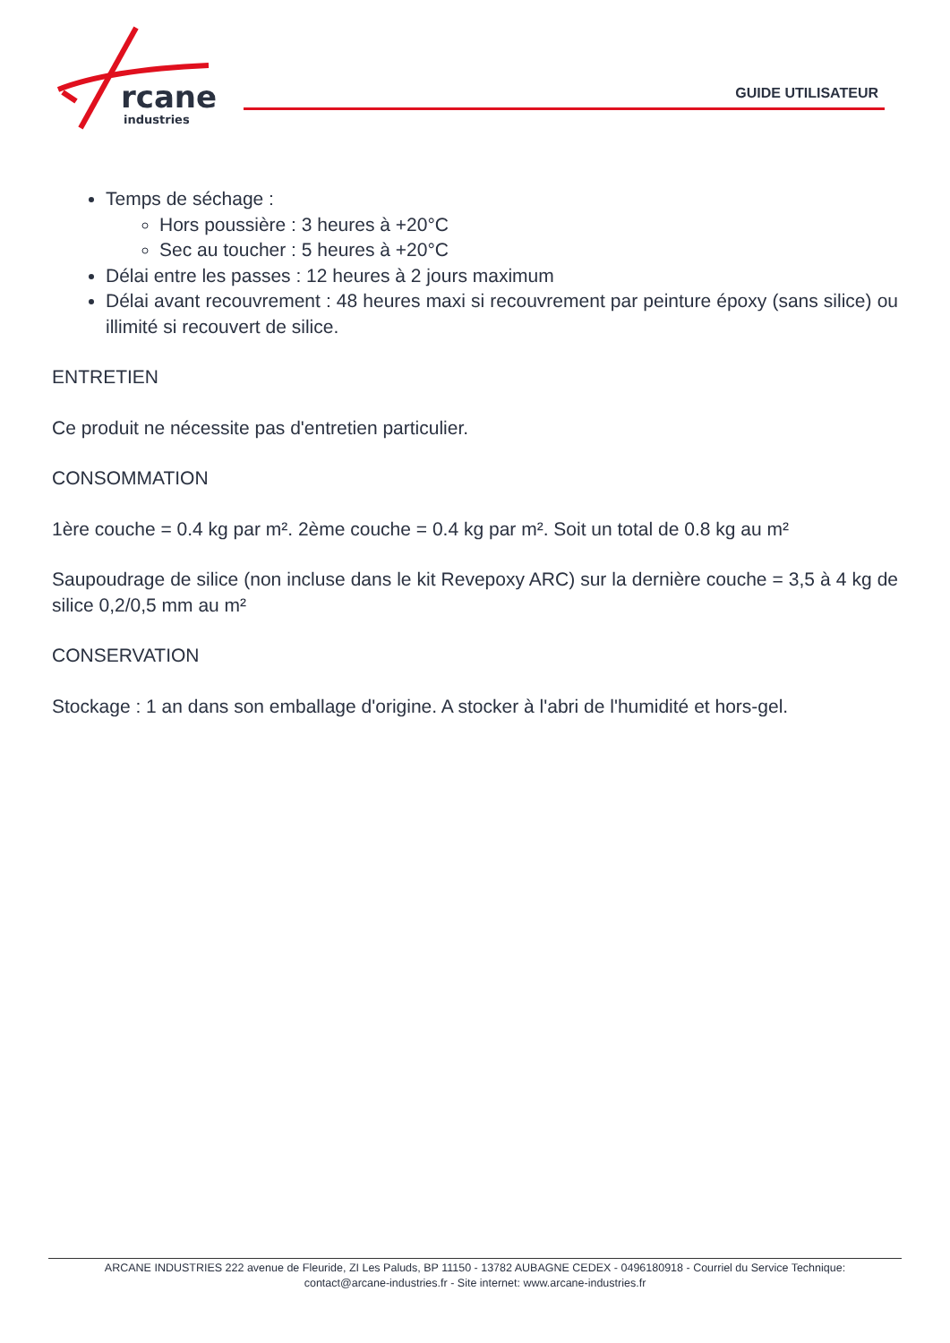rcane
industries
GUIDE UTILISATEUR
Temps de séchage :
Hors poussière : 3 heures à +20°C
Sec au toucher : 5 heures à +20°C
Délai entre les passes : 12 heures à 2 jours maximum
Délai avant recouvrement : 48 heures maxi si recouvrement par peinture époxy (sans silice) ou illimité si recouvert de silice.
ENTRETIEN
Ce produit ne nécessite pas d'entretien particulier.
CONSOMMATION
1ère couche = 0.4 kg par m². 2ème couche = 0.4 kg par m². Soit un total de 0.8 kg au m²
Saupoudrage de silice (non incluse dans le kit Revepoxy ARC) sur la dernière couche = 3,5 à 4 kg de silice 0,2/0,5 mm au m²
CONSERVATION
Stockage : 1 an dans son emballage d'origine. A stocker à l'abri de l'humidité et hors-gel.
ARCANE INDUSTRIES 222 avenue de Fleuride, ZI Les Paluds, BP 11150 - 13782 AUBAGNE CEDEX - 0496180918 - Courriel du Service Technique:
contact@arcane-industries.fr - Site internet: www.arcane-industries.fr